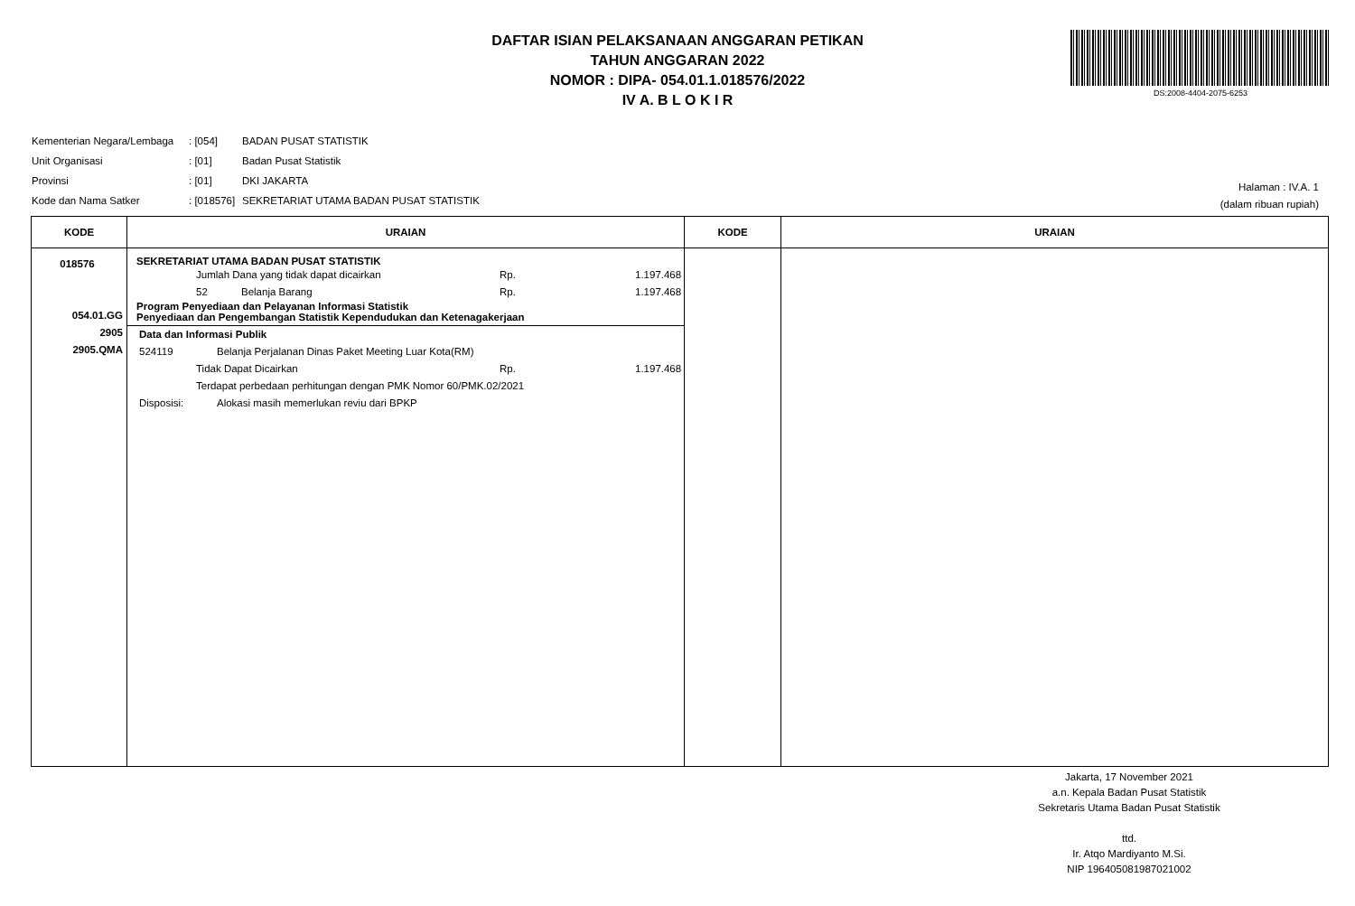DAFTAR ISIAN PELAKSANAAN ANGGARAN PETIKAN
TAHUN ANGGARAN 2022
NOMOR : DIPA- 054.01.1.018576/2022
IV A. B L O K I R
DS:2008-4404-2075-6253
| Kementerian Negara/Lembaga | : [054] | BADAN PUSAT STATISTIK |
| Unit Organisasi | : [01] | Badan Pusat Statistik |
| Provinsi | : [01] | DKI JAKARTA |
| Kode dan Nama Satker | : [018576] | SEKRETARIAT UTAMA BADAN PUSAT STATISTIK |
Halaman : IV.A. 1
(dalam ribuan rupiah)
| KODE | URAIAN | KODE | URAIAN |
| --- | --- | --- | --- |
| 018576 054.01.GG 2905 2905.QMA | SEKRETARIAT UTAMA BADAN PUSAT STATISTIK Jumlah Dana yang tidak dapat dicairkan Rp. 1.197.468 52 Belanja Barang Rp. 1.197.468 Program Penyediaan dan Pelayanan Informasi Statistik Penyediaan dan Pengembangan Statistik Kependudukan dan Ketenagakerjaan Data dan Informasi Publik 524119 Belanja Perjalanan Dinas Paket Meeting Luar Kota(RM) Tidak Dapat Dicairkan Rp. 1.197.468 Terdapat perbedaan perhitungan dengan PMK Nomor 60/PMK.02/2021 Disposisi: Alokasi masih memerlukan reviu dari BPKP | | |
Jakarta, 17 November 2021
a.n. Kepala Badan Pusat Statistik
Sekretaris Utama Badan Pusat Statistik
ttd.
Ir. Atqo Mardiyanto M.Si.
NIP 196405081987021002